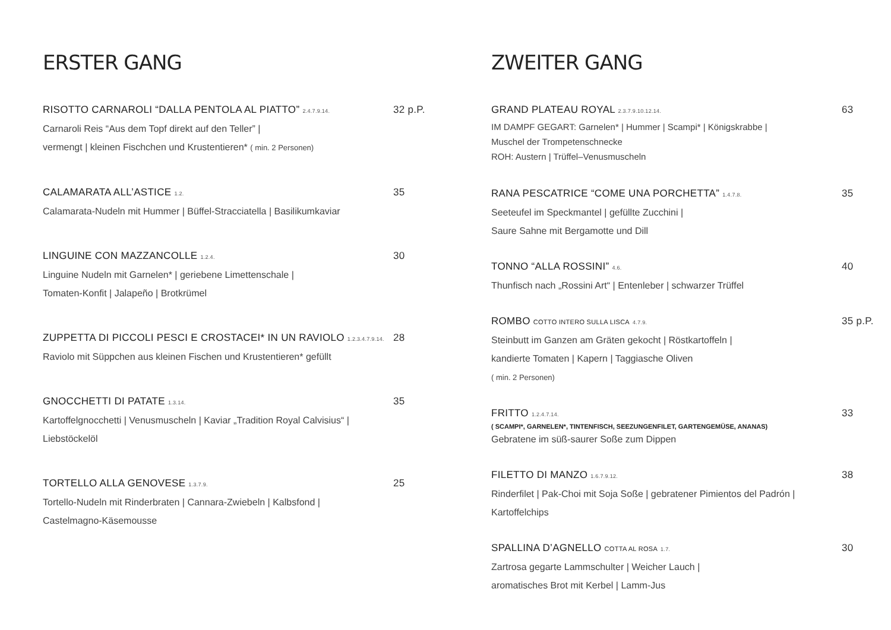ERSTER GANG
RISOTTO CARNAROLI “DALLA PENTOLA AL PIATTO” 2.4.7.9.14. 32 p.P.
Carnaroli Reis “Aus dem Topf direkt auf den Teller” |
vermengt | kleinen Fischchen und Krustentieren* ( min. 2 Personen)
CALAMARATA ALL’ASTICE 1.2. 35
Calamarata-Nudeln mit Hummer | Büffel-Stracciatella | Basilikumkaviar
LINGUINE CON MAZZANCOLLE 1.2.4. 30
Linguine Nudeln mit Garnelen* | geriebene Limettenschale |
Tomaten-Konfit | Jalapeño | Brotkrümel
ZUPPETTA DI PICCOLI PESCI E CROSTACEI* IN UN RAVIOLO 1.2.3.4.7.9.14. 28
Raviolo mit Süppchen aus kleinen Fischen und Krustentieren* gefüllt
GNOCCHETTI DI PATATE 1.3.14. 35
Kartoffelgnocchetti | Venusmuscheln | Kaviar „Tradition Royal Calvisius“ |
Liebstöckelöl
TORTELLO ALLA GENOVESE 1.3.7.9. 25
Tortello-Nudeln mit Rinderbraten | Cannara-Zwiebeln | Kalbsfond |
Castelmagno-Käsemousse
ZWEITER GANG
GRAND PLATEAU ROYAL 2.3.7.9.10.12.14. 63
IM DAMPF GEGART: Garnelen* | Hummer | Scampi* | Königskrabbe |
Muschel der Trompetenschnecke
ROH: Austern | Trüffel–Venusmuscheln
RANA PESCATRICE “COME UNA PORCHETTA” 1.4.7.8. 35
Seeteufel im Speckmantel | gefüllte Zucchini |
Saure Sahne mit Bergamotte und Dill
TONNO “ALLA ROSSINI” 4.6. 40
Thunfisch nach „Rossini Art“ | Entenleber | schwarzer Trüffel
ROMBO COTTO INTERO SULLA LISCA 4.7.9. 35 p.P.
Steinbutt im Ganzen am Gräten gekocht | Röstkartoffeln |
kandierte Tomaten | Kapern | Taggiasche Oliven
( min. 2 Personen)
FRITTO 1.2.4.7.14. 33
( SCAMPI*, GARNELEN*, TINTENFISCH, SEEZUNGENFILET, GARTENGEMÜSE, ANANAS)
Gebratene im süß-saurer Soße zum Dippen
FILETTO DI MANZO 1.6.7.9.12. 38
Rinderfilet | Pak-Choi mit Soja Soße | gebratener Pimientos del Padrón |
Kartoffelchips
SPALLINA D’AGNELLO COTTA AL ROSA 1.7. 30
Zartrosa gegarte Lammschulter | Weicher Lauch |
aromatisches Brot mit Kerbel | Lamm-Jus